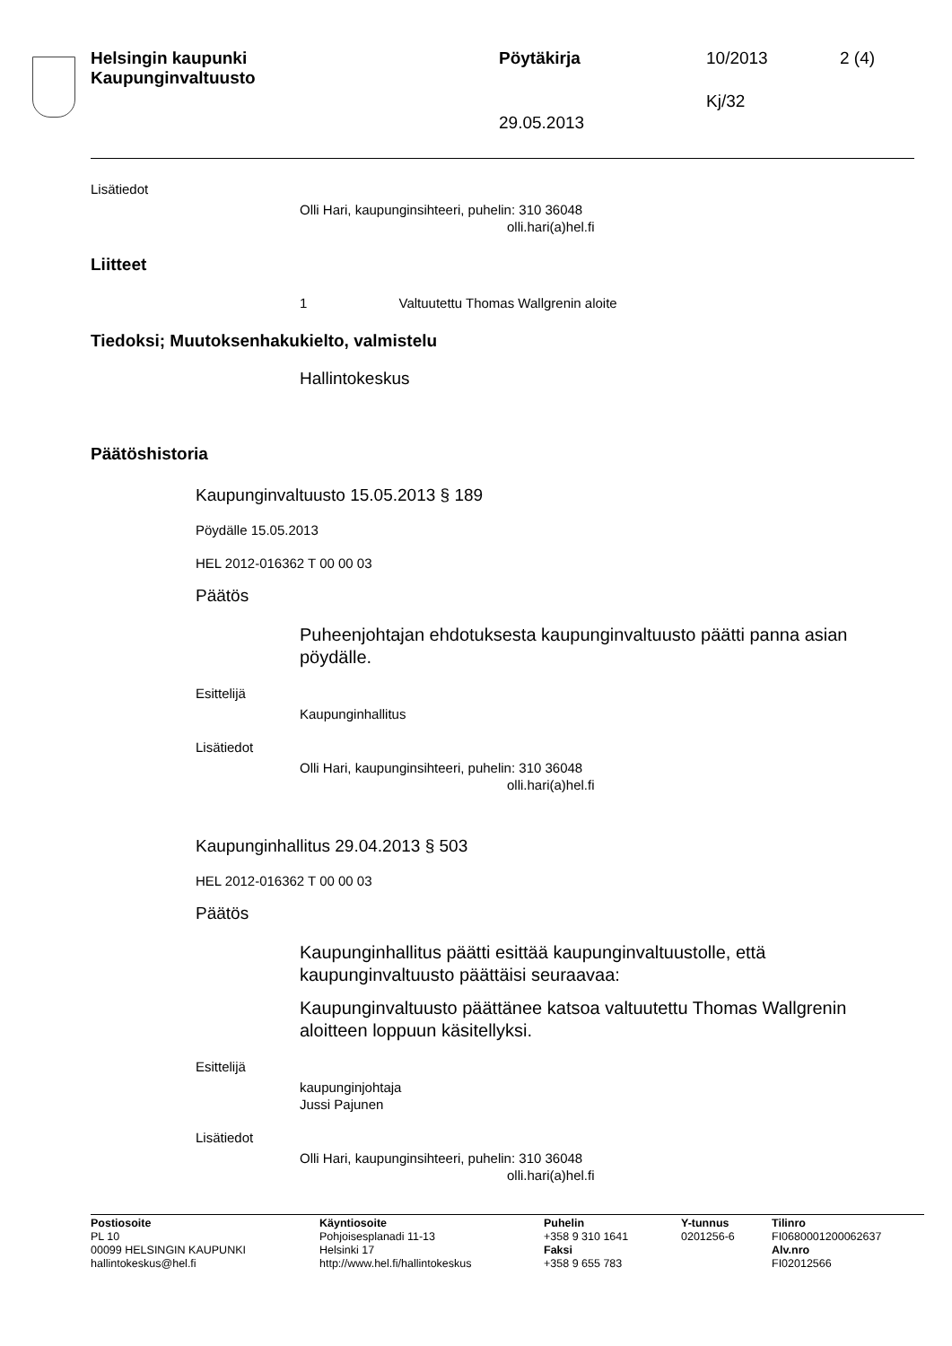Helsingin kaupunki
Kaupunginvaltuusto
Pöytäkirja 10/2013 2 (4)
Kj/32
29.05.2013
Lisätiedot
Olli Hari, kaupunginsihteeri, puhelin: 310 36048
olli.hari(a)hel.fi
Liitteet
1 Valtuutettu Thomas Wallgrenin aloite
Tiedoksi; Muutoksenhakukielto, valmistelu
Hallintokeskus
Päätöshistoria
Kaupunginvaltuusto 15.05.2013 § 189
Pöydälle 15.05.2013
HEL 2012-016362 T 00 00 03
Päätös
Puheenjohtajan ehdotuksesta kaupunginvaltuusto päätti panna asian pöydälle.
Esittelijä
Kaupunginhallitus
Lisätiedot
Olli Hari, kaupunginsihteeri, puhelin: 310 36048
olli.hari(a)hel.fi
Kaupunginhallitus 29.04.2013 § 503
HEL 2012-016362 T 00 00 03
Päätös
Kaupunginhallitus päätti esittää kaupunginvaltuustolle, että kaupunginvaltuusto päättäisi seuraavaa:
Kaupunginvaltuusto päättänee katsoa valtuutettu Thomas Wallgrenin aloitteen loppuun käsitellyksi.
Esittelijä
kaupunginjohtaja
Jussi Pajunen
Lisätiedot
Olli Hari, kaupunginsihteeri, puhelin: 310 36048
olli.hari(a)hel.fi
Postiosoite
PL 10
00099 HELSINGIN KAUPUNKI
hallintokeskus@hel.fi
Käyntiosoite
Pohjoisesplanadi 11-13
Helsinki 17
http://www.hel.fi/hallintokeskus
Puhelin
+358 9 310 1641
Faksi
+358 9 655 783
Y-tunnus
0201256-6
Tilinro
FI0680001200062637
Alv.nro
FI02012566